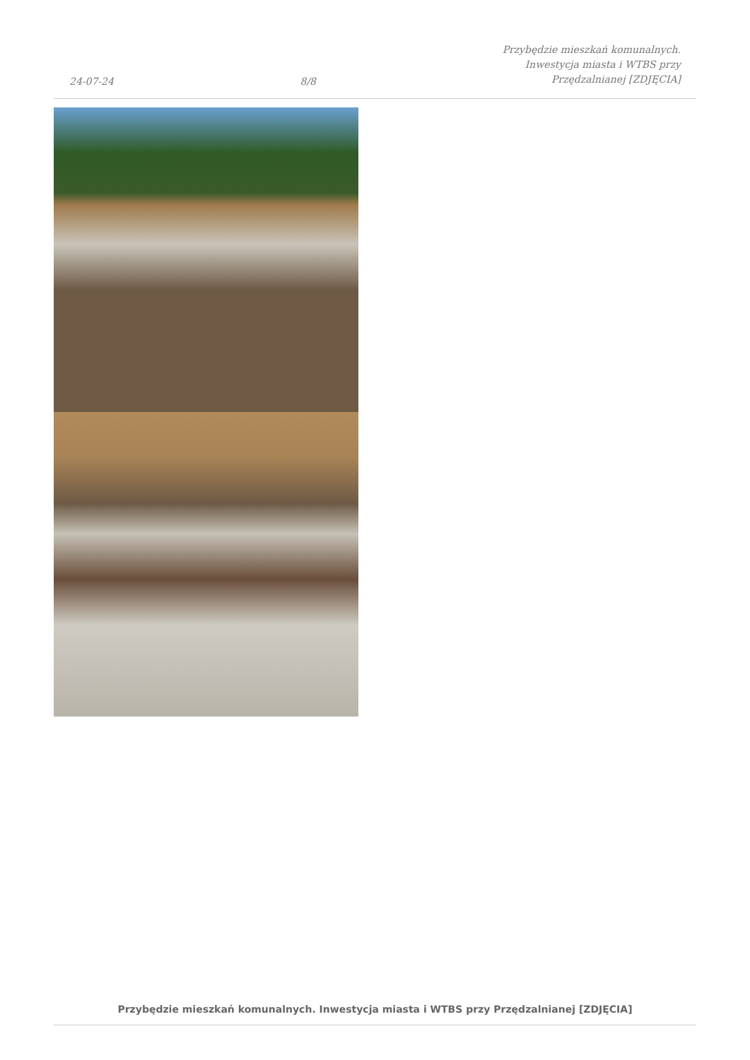24-07-24 8/8 Przybędzie mieszkań komunalnych.
Inwestycja miasta i WTBS przy
Przędzalnianej [ZDJĘCIA]
Przybędzie mieszkań komunalnych. Inwestycja miasta i WTBS przy Przędzalnianej [ZDJĘCIA]